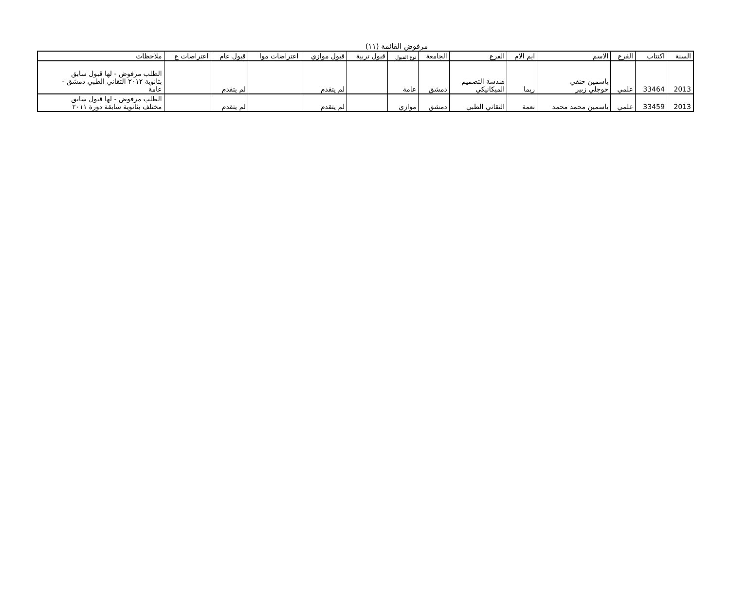مرفوض القائمة (١١)
| السنة | اكتتاب | الفرع | الاسم | ايم الام | الفرع | الجامعة | نوع القبول | قبول تربية | قبول موازي | اعتراضات موا | قبول عام | اعتراضات ع | ملاحظات |
| --- | --- | --- | --- | --- | --- | --- | --- | --- | --- | --- | --- | --- | --- |
| 2013 | 33464 | علمي | ياسمين حنفي حوجلي زبير | ريما | هندسة التصميم الميكانيكي | دمشق | عامة | | لم يتقدم | | لم يتقدم | | الطلب مرفوض - لها قبول سابق بثانوية ٢٠١٢ التقاني الطبي دمشق - عامة |
| 2013 | 33459 | علمي | ياسمين محمد محمد | نعمة | التقاني الطبي | دمشق | موازي | | لم يتقدم | | لم يتقدم | | الطلب مرفوض - لها قبول سابق مختلف بثانوية سابقة دورة ٢٠١١ |